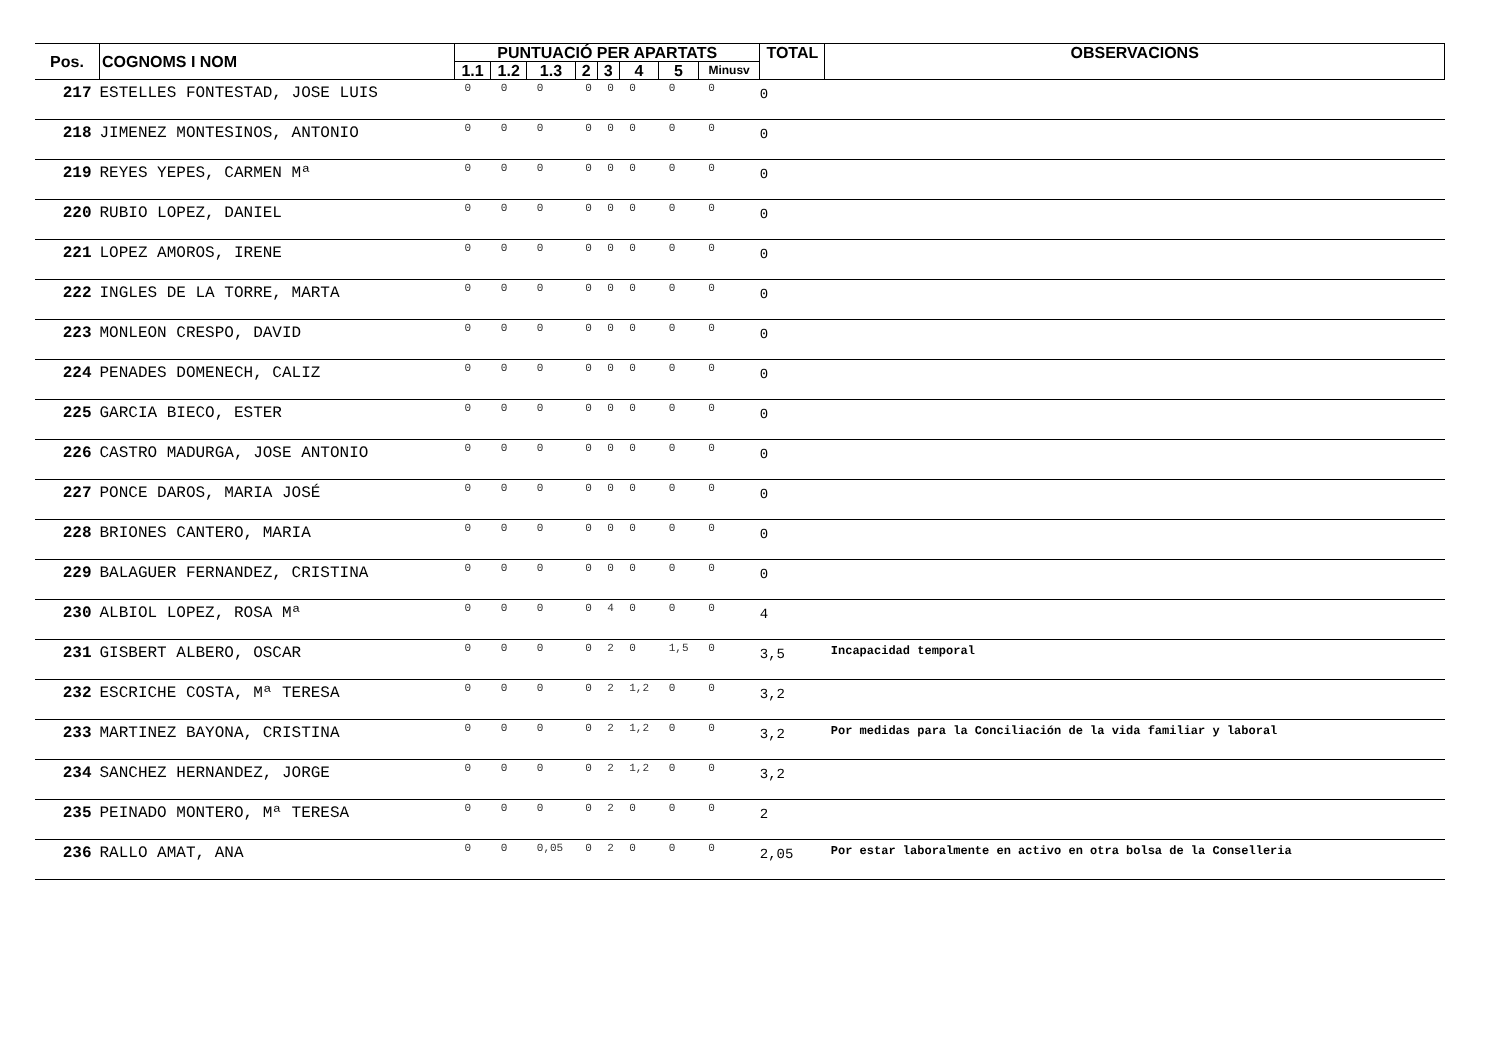| Pos. | COGNOMS I NOM | PUNTUACIÓ PER APARTATS | | | | | | | | TOTAL | OBSERVACIONS |
| --- | --- | --- | --- | --- | --- | --- | --- | --- | --- | --- | --- |
| | | 1.1 | 1.2 | 1.3 | 2 | 3 | 4 | 5 | Minusv | | |
| 217 | ESTELLES FONTESTAD, JOSE LUIS | 0 | 0 | 0 | 0 | 0 | 0 | 0 | 0 | 0 | |
| 218 | JIMENEZ MONTESINOS, ANTONIO | 0 | 0 | 0 | 0 | 0 | 0 | 0 | 0 | 0 | |
| 219 | REYES YEPES, CARMEN Mª | 0 | 0 | 0 | 0 | 0 | 0 | 0 | 0 | 0 | |
| 220 | RUBIO LOPEZ, DANIEL | 0 | 0 | 0 | 0 | 0 | 0 | 0 | 0 | 0 | |
| 221 | LOPEZ AMOROS, IRENE | 0 | 0 | 0 | 0 | 0 | 0 | 0 | 0 | 0 | |
| 222 | INGLES DE LA TORRE, MARTA | 0 | 0 | 0 | 0 | 0 | 0 | 0 | 0 | 0 | |
| 223 | MONLEON CRESPO, DAVID | 0 | 0 | 0 | 0 | 0 | 0 | 0 | 0 | 0 | |
| 224 | PENADES DOMENECH, CALIZ | 0 | 0 | 0 | 0 | 0 | 0 | 0 | 0 | 0 | |
| 225 | GARCIA BIECO, ESTER | 0 | 0 | 0 | 0 | 0 | 0 | 0 | 0 | 0 | |
| 226 | CASTRO MADURGA, JOSE ANTONIO | 0 | 0 | 0 | 0 | 0 | 0 | 0 | 0 | 0 | |
| 227 | PONCE DAROS, MARIA JOSÉ | 0 | 0 | 0 | 0 | 0 | 0 | 0 | 0 | 0 | |
| 228 | BRIONES CANTERO, MARIA | 0 | 0 | 0 | 0 | 0 | 0 | 0 | 0 | 0 | |
| 229 | BALAGUER FERNANDEZ, CRISTINA | 0 | 0 | 0 | 0 | 0 | 0 | 0 | 0 | 0 | |
| 230 | ALBIOL LOPEZ, ROSA Mª | 0 | 0 | 0 | 0 | 4 | 0 | 0 | 0 | 4 | |
| 231 | GISBERT ALBERO, OSCAR | 0 | 0 | 0 | 0 | 2 | 0 | 1,5 | 0 | 3,5 | Incapacidad temporal |
| 232 | ESCRICHE COSTA, Mª TERESA | 0 | 0 | 0 | 0 | 2 | 1,2 | 0 | 0 | 3,2 | |
| 233 | MARTINEZ BAYONA, CRISTINA | 0 | 0 | 0 | 0 | 2 | 1,2 | 0 | 0 | 3,2 | Por medidas para la Conciliación de la vida familiar y laboral |
| 234 | SANCHEZ HERNANDEZ, JORGE | 0 | 0 | 0 | 0 | 2 | 1,2 | 0 | 0 | 3,2 | |
| 235 | PEINADO MONTERO, Mª TERESA | 0 | 0 | 0 | 0 | 2 | 0 | 0 | 0 | 2 | |
| 236 | RALLO AMAT, ANA | 0 | 0 | 0,05 | 0 | 2 | 0 | 0 | 0 | 2,05 | Por estar laboralmente en activo en otra bolsa de la Conselleria |